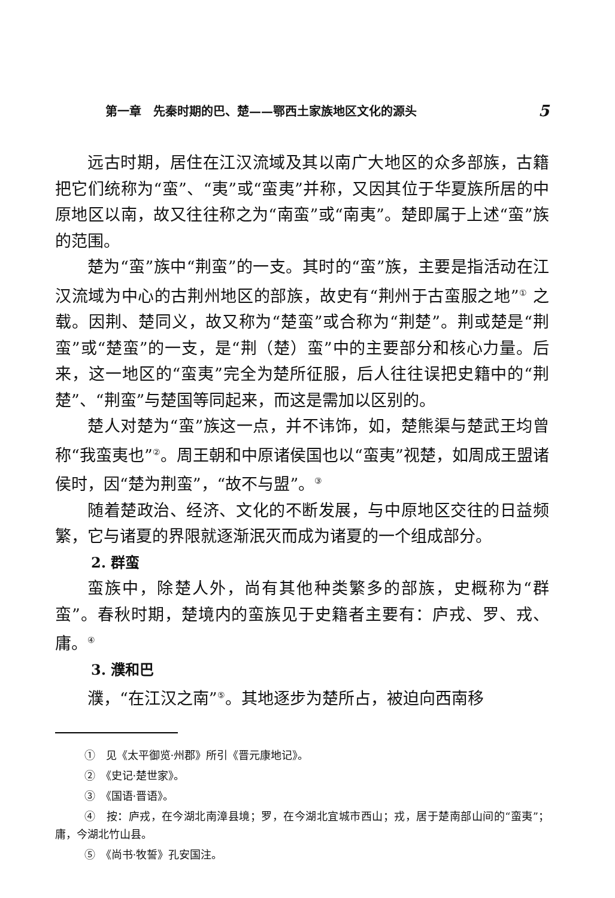第一章　先秦时期的巴、楚——鄂西土家族地区文化的源头 5
远古时期，居住在江汉流域及其以南广大地区的众多部族，古籍把它们统称为“蛮”、“夷”或“蛮夷”并称，又因其位于华夏族所居的中原地区以南，故又往往称之为“南蛮”或“南夷”。楚即属于上述“蛮”族的范围。
楚为“蛮”族中“荆蛮”的一支。其时的“蛮”族，主要是指活动在江汉流域为中心的古荆州地区的部族，故史有“荆州于古蛮服之地”<sup>①</sup> 之载。因荆、楚同义，故又称为“楚蛮”或合称为“荆楚”。荆或楚是“荆蛮”或“楚蛮”的一支，是“荆（楚）蛮”中的主要部分和核心力量。后来，这一地区的“蛮夷”完全为楚所征服，后人往往误把史籍中的“荆楚”、“荆蛮”与楚国等同起来，而这是需加以区别的。
楚人对楚为“蛮”族这一点，并不讳饰，如，楚熊渠与楚武王均曾称“我蛮夷也”<sup>②</sup>。周王朝和中原诸侯国也以“蛮夷”视楚，如周成王盟诸侯时，因“楚为荆蛮”，“故不与盟”。<sup>③</sup>
随着楚政治、经济、文化的不断发展，与中原地区交往的日益频繁，它与诸夏的界限就逐渐泯灭而成为诸夏的一个组成部分。
2. 群蛮
蛮族中，除楚人外，尚有其他种类繁多的部族，史概称为“群蛮”。春秋时期，楚境内的蛮族见于史籍者主要有：庐戎、罗、戎、庸。<sup>④</sup>
3. 濮和巴
濮，“在江汉之南”<sup>⑤</sup>。其地逐步为楚所占，被迫向西南移
①　见《太平御览·州郡》所引《晋元康地记》。
②　《史记·楚世家》。
③　《国语·晋语》。
④　按：庐戎，在今湖北南漳县境；罗，在今湖北宜城市西山；戎，居于楚南部山间的“蛮夷”；庸，今湖北竹山县。
⑤　《尚书·牧誓》孔安国注。